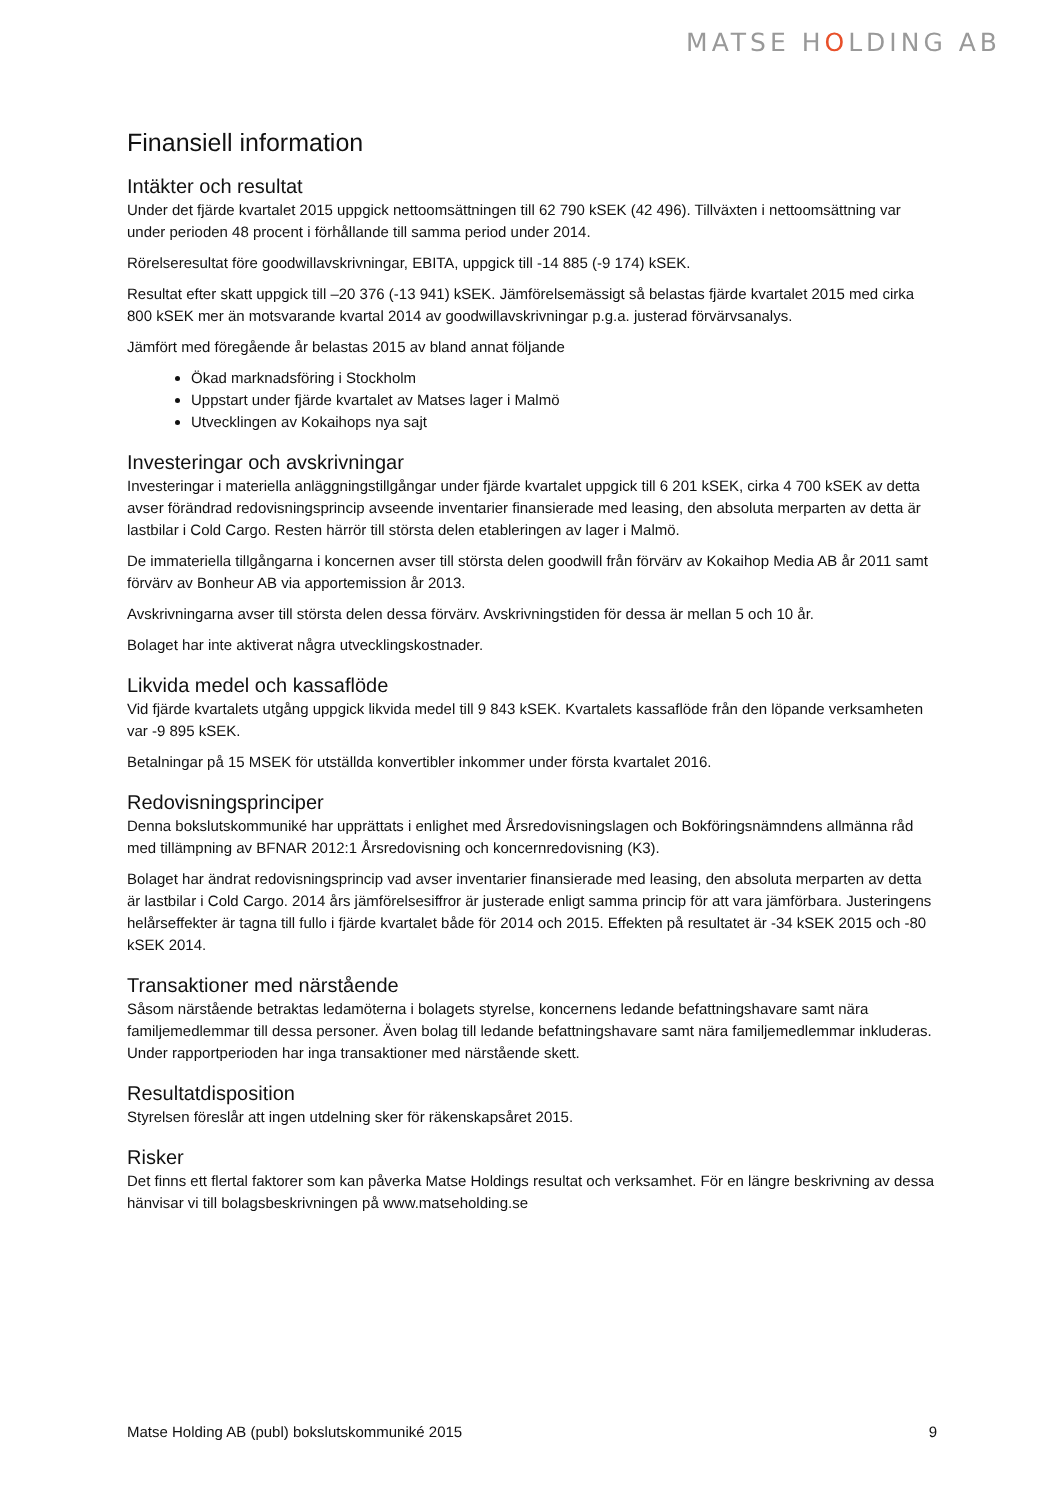MATSE HOLDING AB
Finansiell information
Intäkter och resultat
Under det fjärde kvartalet 2015 uppgick nettoomsättningen till 62 790 kSEK (42 496). Tillväxten i nettoomsättning var under perioden 48 procent i förhållande till samma period under 2014.
Rörelseresultat före goodwillavskrivningar, EBITA, uppgick till -14 885 (-9 174) kSEK.
Resultat efter skatt uppgick till –20 376 (-13 941) kSEK. Jämförelsemässigt så belastas fjärde kvartalet 2015 med cirka 800 kSEK mer än motsvarande kvartal 2014 av goodwillavskrivningar p.g.a. justerad förvärvsanalys.
Jämfört med föregående år belastas 2015 av bland annat följande
Ökad marknadsföring i Stockholm
Uppstart under fjärde kvartalet av Matses lager i Malmö
Utvecklingen av Kokaihops nya sajt
Investeringar och avskrivningar
Investeringar i materiella anläggningstillgångar under fjärde kvartalet uppgick till 6 201 kSEK, cirka 4 700 kSEK av detta avser förändrad redovisningsprincip avseende inventarier finansierade med leasing, den absoluta merparten av detta är lastbilar i Cold Cargo. Resten härrör till största delen etableringen av lager i Malmö.
De immateriella tillgångarna i koncernen avser till största delen goodwill från förvärv av Kokaihop Media AB år 2011 samt förvärv av Bonheur AB via apportemission år 2013.
Avskrivningarna avser till största delen dessa förvärv. Avskrivningstiden för dessa är mellan 5 och 10 år.
Bolaget har inte aktiverat några utvecklingskostnader.
Likvida medel och kassaflöde
Vid fjärde kvartalets utgång uppgick likvida medel till 9 843 kSEK. Kvartalets kassaflöde från den löpande verksamheten var -9 895 kSEK.
Betalningar på 15 MSEK för utställda konvertibler inkommer under första kvartalet 2016.
Redovisningsprinciper
Denna bokslutskommuniké har upprättats i enlighet med Årsredovisningslagen och Bokföringsnämndens allmänna råd med tillämpning av BFNAR 2012:1 Årsredovisning och koncernredovisning (K3).
Bolaget har ändrat redovisningsprincip vad avser inventarier finansierade med leasing, den absoluta merparten av detta är lastbilar i Cold Cargo. 2014 års jämförelsesiffror är justerade enligt samma princip för att vara jämförbara. Justeringens helårseffekter är tagna till fullo i fjärde kvartalet både för 2014 och 2015. Effekten på resultatet är -34 kSEK 2015 och -80 kSEK 2014.
Transaktioner med närstående
Såsom närstående betraktas ledamöterna i bolagets styrelse, koncernens ledande befattningshavare samt nära familjemedlemmar till dessa personer. Även bolag till ledande befattningshavare samt nära familjemedlemmar inkluderas. Under rapportperioden har inga transaktioner med närstående skett.
Resultatdisposition
Styrelsen föreslår att ingen utdelning sker för räkenskapsåret 2015.
Risker
Det finns ett flertal faktorer som kan påverka Matse Holdings resultat och verksamhet. För en längre beskrivning av dessa hänvisar vi till bolagsbeskrivningen på www.matseholding.se
Matse Holding AB (publ) bokslutskommuniké 2015 9